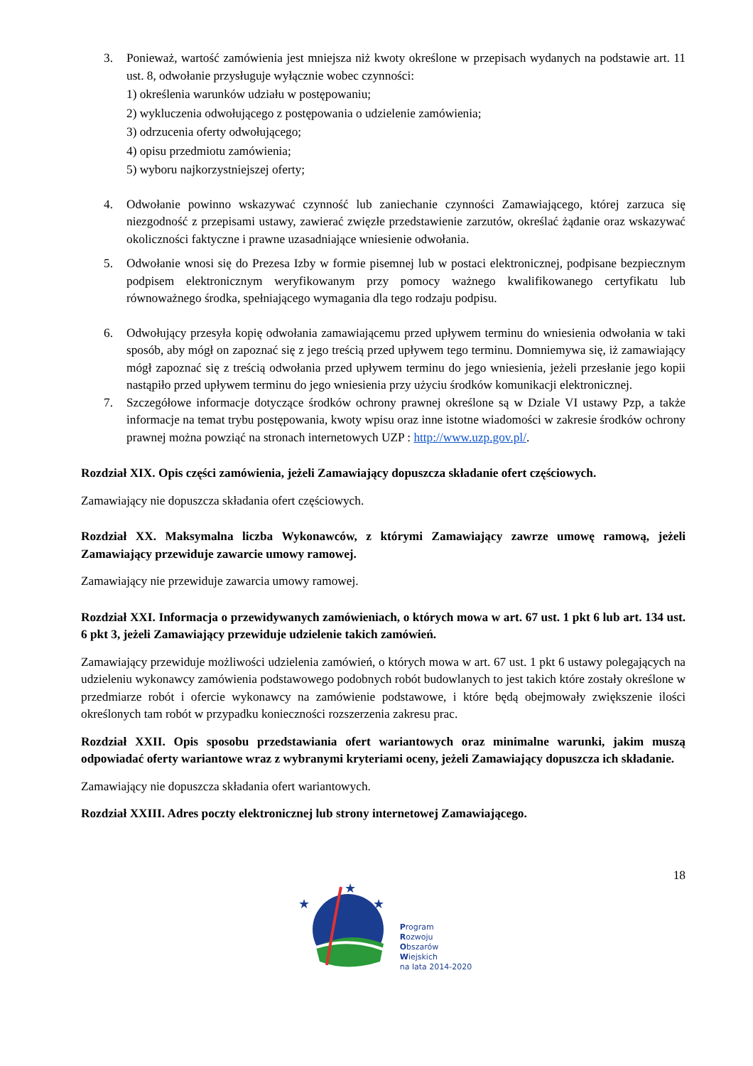3. Ponieważ, wartość zamówienia jest mniejsza niż kwoty określone w przepisach wydanych na podstawie art. 11 ust. 8, odwołanie przysługuje wyłącznie wobec czynności:
1) określenia warunków udziału w postępowaniu;
2) wykluczenia odwołującego z postępowania o udzielenie zamówienia;
3) odrzucenia oferty odwołującego;
4) opisu przedmiotu zamówienia;
5) wyboru najkorzystniejszej oferty;
4. Odwołanie powinno wskazywać czynność lub zaniechanie czynności Zamawiającego, której zarzuca się niezgodność z przepisami ustawy, zawierać zwięzłe przedstawienie zarzutów, określać żądanie oraz wskazywać okoliczności faktyczne i prawne uzasadniające wniesienie odwołania.
5. Odwołanie wnosi się do Prezesa Izby w formie pisemnej lub w postaci elektronicznej, podpisane bezpiecznym podpisem elektronicznym weryfikowanym przy pomocy ważnego kwalifikowanego certyfikatu lub równoważnego środka, spełniającego wymagania dla tego rodzaju podpisu.
6. Odwołujący przesyła kopię odwołania zamawiającemu przed upływem terminu do wniesienia odwołania w taki sposób, aby mógł on zapoznać się z jego treścią przed upływem tego terminu. Domniemywa się, iż zamawiający mógł zapoznać się z treścią odwołania przed upływem terminu do jego wniesienia, jeżeli przesłanie jego kopii nastąpiło przed upływem terminu do jego wniesienia przy użyciu środków komunikacji elektronicznej.
7. Szczegółowe informacje dotyczące środków ochrony prawnej określone są w Dziale VI ustawy Pzp, a także informacje na temat trybu postępowania, kwoty wpisu oraz inne istotne wiadomości w zakresie środków ochrony prawnej można powziąć na stronach internetowych UZP : http://www.uzp.gov.pl/.
Rozdział XIX. Opis części zamówienia, jeżeli Zamawiający dopuszcza składanie ofert częściowych.
Zamawiający nie dopuszcza składania ofert częściowych.
Rozdział XX. Maksymalna liczba Wykonawców, z którymi Zamawiający zawrze umowę ramową, jeżeli Zamawiający przewiduje zawarcie umowy ramowej.
Zamawiający nie przewiduje zawarcia umowy ramowej.
Rozdział XXI. Informacja o przewidywanych zamówieniach, o których mowa w art. 67 ust. 1 pkt 6 lub art. 134 ust. 6 pkt 3, jeżeli Zamawiający przewiduje udzielenie takich zamówień.
Zamawiający przewiduje możliwości udzielenia zamówień, o których mowa w art. 67 ust. 1 pkt 6 ustawy polegających na udzieleniu wykonawcy zamówienia podstawowego podobnych robót budowlanych to jest takich które zostały określone w przedmiarze robót i ofercie wykonawcy na zamówienie podstawowe, i które będą obejmowały zwiększenie ilości określonych tam robót w przypadku konieczności rozszerzenia zakresu prac.
Rozdział XXII. Opis sposobu przedstawiania ofert wariantowych oraz minimalne warunki, jakim muszą odpowiadać oferty wariantowe wraz z wybranymi kryteriami oceny, jeżeli Zamawiający dopuszcza ich składanie.
Zamawiający nie dopuszcza składania ofert wariantowych.
Rozdział XXIII. Adres poczty elektronicznej lub strony internetowej Zamawiającego.
18
★
★
★
Program
Rozwoju
Obszarów
Wiejskich
na lata 2014-2020